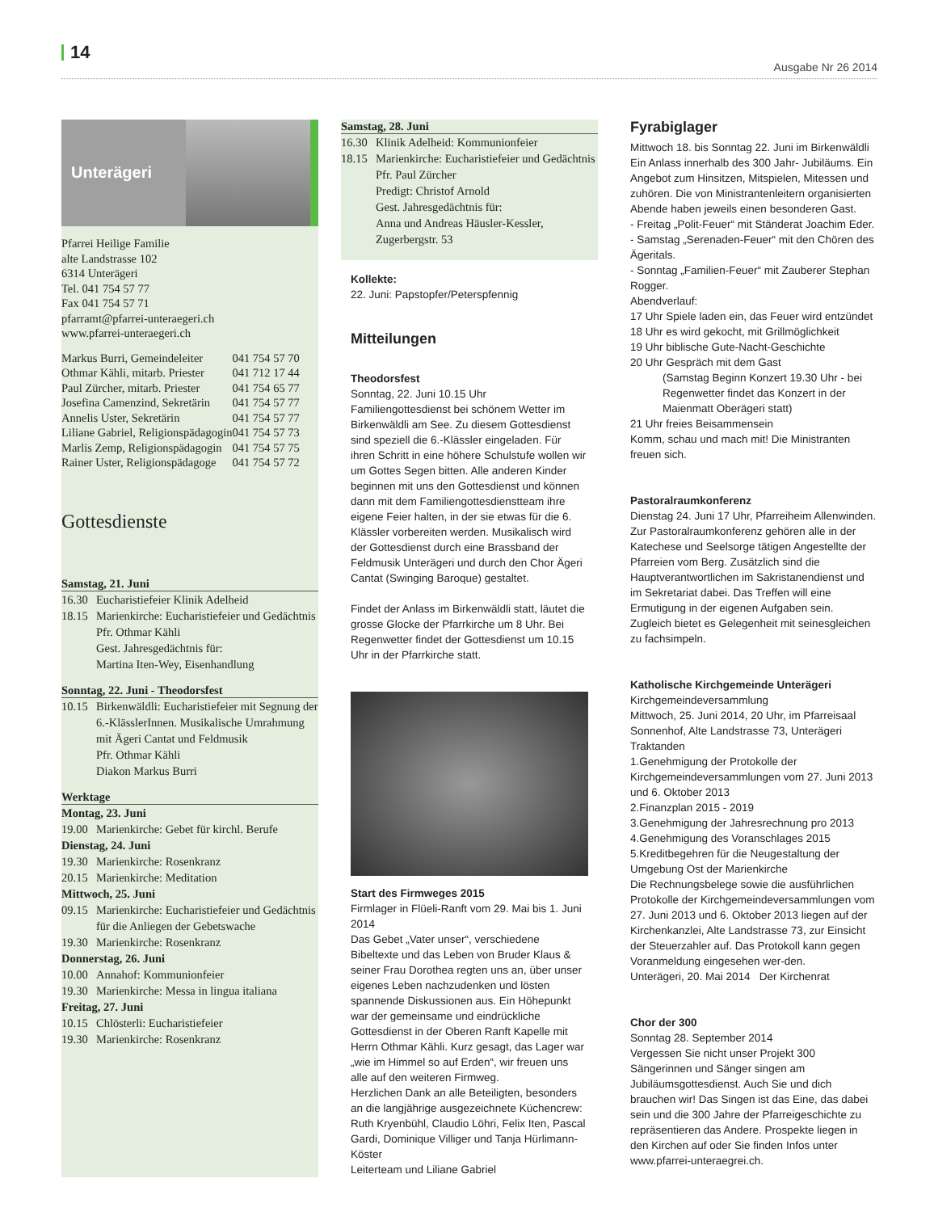14
Ausgabe Nr 26 2014
Unterägeri
Pfarrei Heilige Familie
alte Landstrasse 102
6314 Unterägeri
Tel. 041 754 57 77
Fax 041 754 57 71
pfarramt@pfarrei-unteraegeri.ch
www.pfarrei-unteraegeri.ch
| Markus Burri, Gemeindeleiter | 041 754 57 70 |
| Othmar Kähli, mitarb. Priester | 041 712 17 44 |
| Paul Zürcher, mitarb. Priester | 041 754 65 77 |
| Josefina Camenzind, Sekretärin | 041 754 57 77 |
| Annelis Uster, Sekretärin | 041 754 57 77 |
| Liliane Gabriel, Religionspädagogin | 041 754 57 73 |
| Marlis Zemp, Religionspädagogin | 041 754 57 75 |
| Rainer Uster, Religionspädagoge | 041 754 57 72 |
Gottesdienste
Samstag, 21. Juni
16.30 Eucharistiefeier Klinik Adelheid
18.15 Marienkirche: Eucharistiefeier und Gedächtnis
Pfr. Othmar Kähli
Gest. Jahresgedächtnis für:
Martina Iten-Wey, Eisenhandlung
Sonntag, 22. Juni - Theodorsfest
10.15 Birkenwäldli: Eucharistiefeier mit Segnung der 6.-KlässlerInnen. Musikalische Umrahmung mit Ägeri Cantat und Feldmusik
Pfr. Othmar Kähli
Diakon Markus Burri
Werktage
Montag, 23. Juni
19.00 Marienkirche: Gebet für kirchl. Berufe
Dienstag, 24. Juni
19.30 Marienkirche: Rosenkranz
20.15 Marienkirche: Meditation
Mittwoch, 25. Juni
09.15 Marienkirche: Eucharistiefeier und Gedächtnis für die Anliegen der Gebetswache
19.30 Marienkirche: Rosenkranz
Donnerstag, 26. Juni
10.00 Annahof: Kommunionfeier
19.30 Marienkirche: Messa in lingua italiana
Freitag, 27. Juni
10.15 Chlösterli: Eucharistiefeier
19.30 Marienkirche: Rosenkranz
Samstag, 28. Juni
16.30 Klinik Adelheid: Kommunionfeier
18.15 Marienkirche: Eucharistiefeier und Gedächtnis
Pfr. Paul Zürcher
Predigt: Christof Arnold
Gest. Jahresgedächtnis für:
Anna und Andreas Häusler-Kessler, Zugerbergstr. 53
Kollekte:
22. Juni: Papstopfer/Peterspfennig
Mitteilungen
Theodorsfest
Sonntag, 22. Juni 10.15 Uhr
Familiengottesdienst bei schönem Wetter im Birkenwäldli am See. Zu diesem Gottesdienst sind speziell die 6.-Klässler eingeladen. Für ihren Schritt in eine höhere Schulstufe wollen wir um Gottes Segen bitten. Alle anderen Kinder beginnen mit uns den Gottesdienst und können dann mit dem Familiengottesdienstteam ihre eigene Feier halten, in der sie etwas für die 6. Klässler vorbereiten werden. Musikalisch wird der Gottesdienst durch eine Brassband der Feldmusik Unterägeri und durch den Chor Ägeri Cantat (Swinging Baroque) gestaltet.
Findet der Anlass im Birkenwäldli statt, läutet die grosse Glocke der Pfarrkirche um 8 Uhr. Bei Regenwetter findet der Gottesdienst um 10.15 Uhr in der Pfarrkirche statt.
Start des Firmweges 2015
Firmlager in Flüeli-Ranft vom 29. Mai bis 1. Juni 2014
Das Gebet „Vater unser“, verschiedene Bibeltexte und das Leben von Bruder Klaus & seiner Frau Dorothea regten uns an, über unser eigenes Leben nachzudenken und lösten spannende Diskussionen aus. Ein Höhepunkt war der gemeinsame und eindrückliche Gottesdienst in der Oberen Ranft Kapelle mit Herrn Othmar Kähli. Kurz gesagt, das Lager war „wie im Himmel so auf Erden“, wir freuen uns alle auf den weiteren Firmweg.
Herzlichen Dank an alle Beteiligten, besonders an die langjährige ausgezeichnete Küchencrew: Ruth Kryenbühl, Claudio Löhri, Felix Iten, Pascal Gardi, Dominique Villiger und Tanja Hürlimann-Köster
Leiterteam und Liliane Gabriel
Fyrabiglager
Mittwoch 18. bis Sonntag 22. Juni im Birkenwäldli
Ein Anlass innerhalb des 300 Jahr- Jubiläums. Ein Angebot zum Hinsitzen, Mitspielen, Mitessen und zuhören. Die von Ministrantenleitern organisierten Abende haben jeweils einen besonderen Gast.
- Freitag „Polit-Feuer“ mit Ständerat Joachim Eder.
- Samstag „Serenaden-Feuer“ mit den Chören des Ägeritals.
- Sonntag „Familien-Feuer“ mit Zauberer Stephan Rogger.
Abendverlauf:
17 Uhr Spiele laden ein, das Feuer wird entzündet
18 Uhr es wird gekocht, mit Grillmöglichkeit
19 Uhr biblische Gute-Nacht-Geschichte
20 Uhr Gespräch mit dem Gast
(Samstag Beginn Konzert 19.30 Uhr - bei Regenwetter findet das Konzert in der Maienmatt Oberägeri statt)
21 Uhr freies Beisammensein
Komm, schau und mach mit! Die Ministranten freuen sich.
Pastoralraumkonferenz
Dienstag 24. Juni 17 Uhr, Pfarreiheim Allenwinden. Zur Pastoralraumkonferenz gehören alle in der Katechese und Seelsorge tätigen Angestellte der Pfarreien vom Berg. Zusätzlich sind die Hauptverantwortlichen im Sakristanendienst und im Sekretariat dabei. Das Treffen will eine Ermutigung in der eigenen Aufgaben sein. Zugleich bietet es Gelegenheit mit seinesgleichen zu fachsimpeln.
Katholische Kirchgemeinde Unterägeri
Kirchgemeindeversammlung
Mittwoch, 25. Juni 2014, 20 Uhr, im Pfarreisaal Sonnenhof, Alte Landstrasse 73, Unterägeri
Traktanden
1.Genehmigung der Protokolle der Kirchgemeindeversammlungen vom 27. Juni 2013 und 6. Oktober 2013
2.Finanzplan 2015 - 2019
3.Genehmigung der Jahresrechnung pro 2013
4.Genehmigung des Voranschlages 2015
5.Kreditbegehren für die Neugestaltung der Umgebung Ost der Marienkirche
Die Rechnungsbelege sowie die ausführlichen Protokolle der Kirchgemeindeversammlungen vom 27. Juni 2013 und 6. Oktober 2013 liegen auf der Kirchenkanzlei, Alte Landstrasse 73, zur Einsicht der Steuerzahler auf. Das Protokoll kann gegen Voranmeldung eingesehen wer-den.
Unterägeri, 20. Mai 2014 Der Kirchenrat
Chor der 300
Sonntag 28. September 2014
Vergessen Sie nicht unser Projekt 300 Sängerinnen und Sänger singen am Jubiläumsgottesdienst. Auch Sie und dich brauchen wir! Das Singen ist das Eine, das dabei sein und die 300 Jahre der Pfarreigeschichte zu repräsentieren das Andere. Prospekte liegen in den Kirchen auf oder Sie finden Infos unter www.pfarrei-unteraegrei.ch.